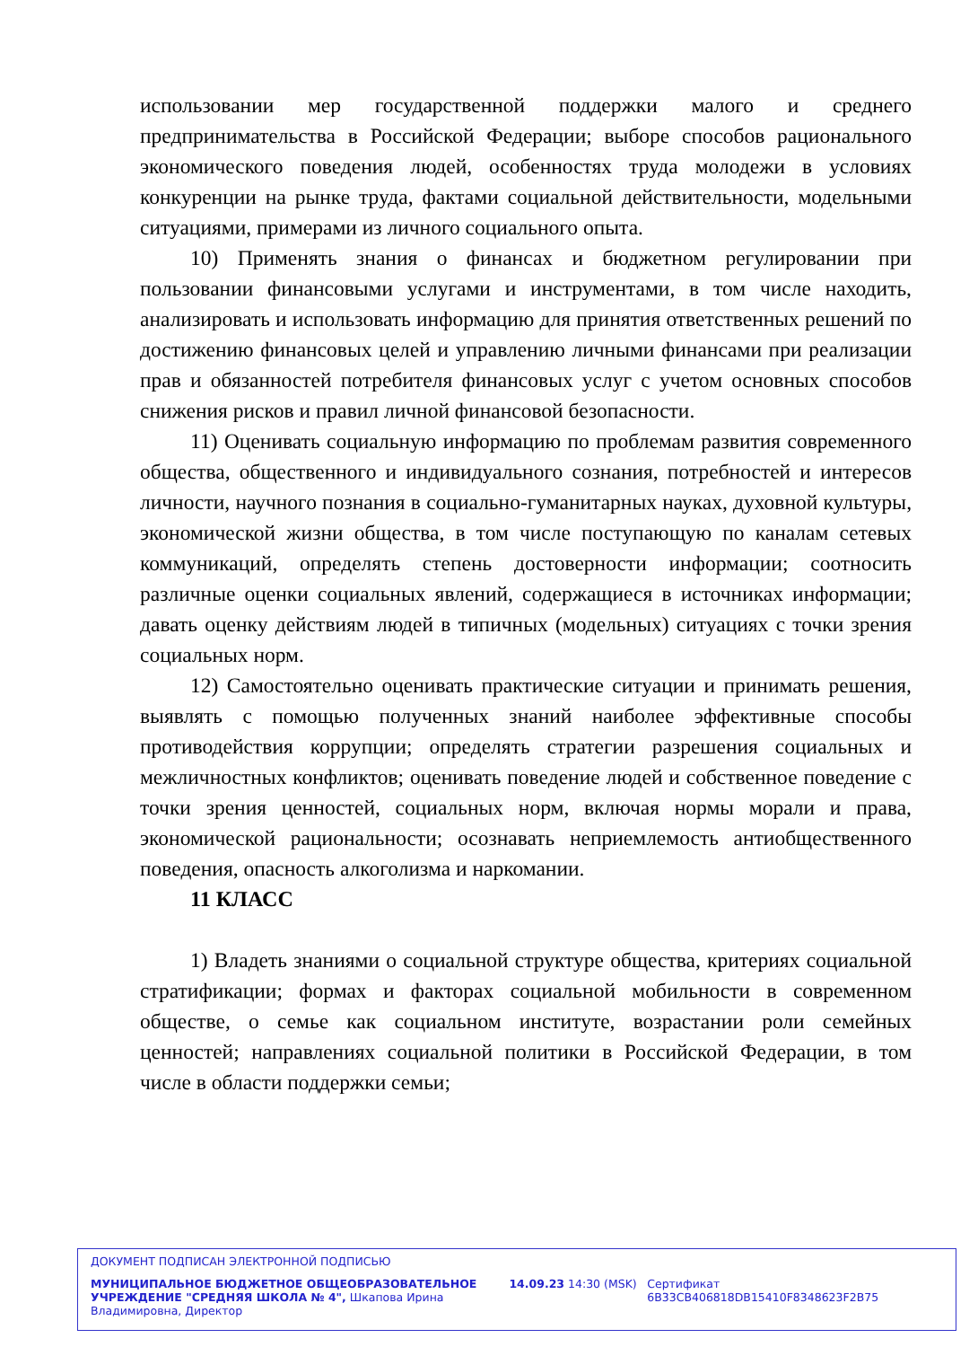использовании мер государственной поддержки малого и среднего предпринимательства в Российской Федерации; выборе способов рационального экономического поведения людей, особенностях труда молодежи в условиях конкуренции на рынке труда, фактами социальной действительности, модельными ситуациями, примерами из личного социального опыта.
10) Применять знания о финансах и бюджетном регулировании при пользовании финансовыми услугами и инструментами, в том числе находить, анализировать и использовать информацию для принятия ответственных решений по достижению финансовых целей и управлению личными финансами при реализации прав и обязанностей потребителя финансовых услуг с учетом основных способов снижения рисков и правил личной финансовой безопасности.
11) Оценивать социальную информацию по проблемам развития современного общества, общественного и индивидуального сознания, потребностей и интересов личности, научного познания в социально-гуманитарных науках, духовной культуры, экономической жизни общества, в том числе поступающую по каналам сетевых коммуникаций, определять степень достоверности информации; соотносить различные оценки социальных явлений, содержащиеся в источниках информации; давать оценку действиям людей в типичных (модельных) ситуациях с точки зрения социальных норм.
12) Самостоятельно оценивать практические ситуации и принимать решения, выявлять с помощью полученных знаний наиболее эффективные способы противодействия коррупции; определять стратегии разрешения социальных и межличностных конфликтов; оценивать поведение людей и собственное поведение с точки зрения ценностей, социальных норм, включая нормы морали и права, экономической рациональности; осознавать неприемлемость антиобщественного поведения, опасность алкоголизма и наркомании.
11 КЛАСС
1) Владеть знаниями о социальной структуре общества, критериях социальной стратификации; формах и факторах социальной мобильности в современном обществе, о семье как социальном институте, возрастании роли семейных ценностей; направлениях социальной политики в Российской Федерации, в том числе в области поддержки семьи;
ДОКУМЕНТ ПОДПИСАН ЭЛЕКТРОННОЙ ПОДПИСЬЮ
МУНИЦИПАЛЬНОЕ БЮДЖЕТНОЕ ОБЩЕОБРАЗОВАТЕЛЬНОЕ УЧРЕЖДЕНИЕ "СРЕДНЯЯ ШКОЛА № 4", Шкапова Ирина Владимировна, Директор
14.09.23 14:30 (MSK) Сертификат 6B33CB406818DB15410F8348623F2B75